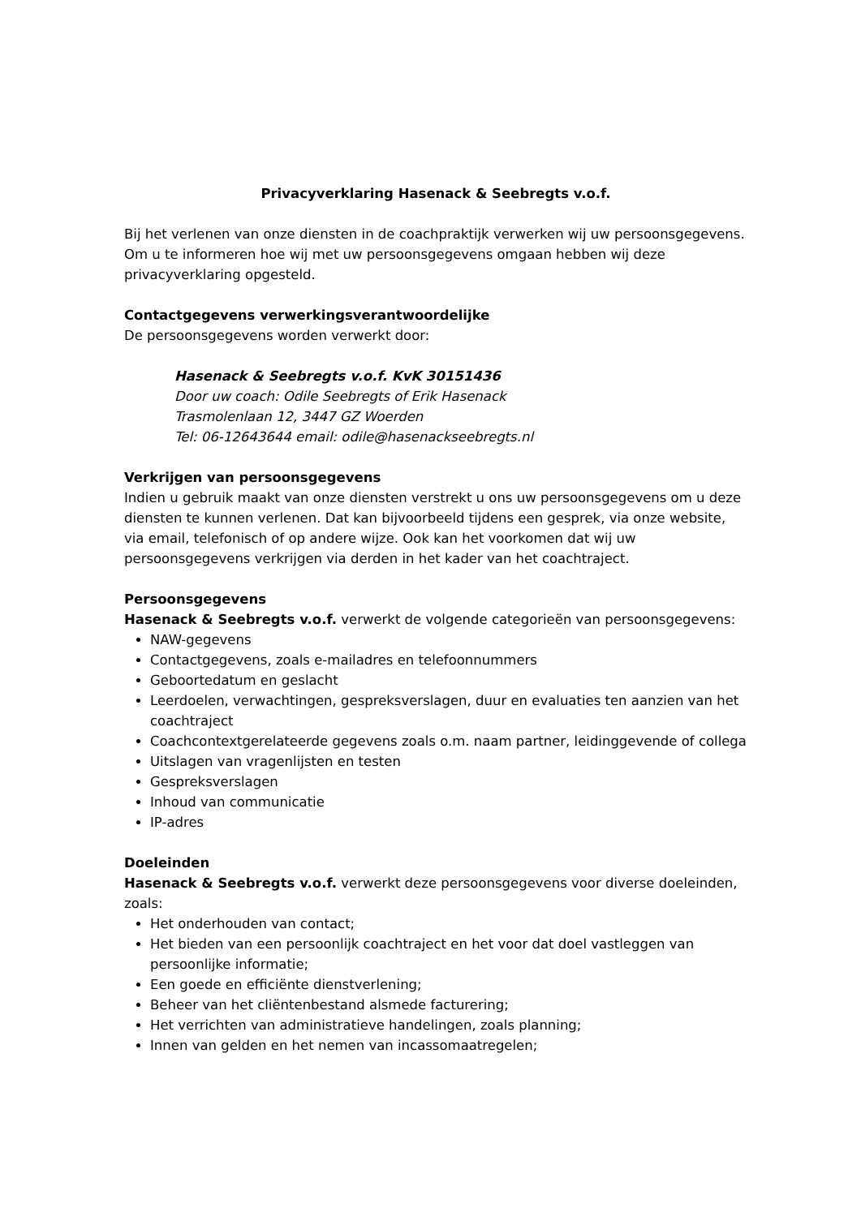Privacyverklaring Hasenack & Seebregts v.o.f.
Bij het verlenen van onze diensten in de coachpraktijk verwerken wij uw persoonsgegevens. Om u te informeren hoe wij met uw persoonsgegevens omgaan hebben wij deze privacyverklaring opgesteld.
Contactgegevens verwerkingsverantwoordelijke
De persoonsgegevens worden verwerkt door:
Hasenack & Seebregts v.o.f. KvK 30151436
Door uw coach: Odile Seebregts of Erik Hasenack
Trasmolenlaan 12, 3447 GZ Woerden
Tel: 06-12643644 email: odile@hasenackseebregts.nl
Verkrijgen van persoonsgegevens
Indien u gebruik maakt van onze diensten verstrekt u ons uw persoonsgegevens om u deze diensten te kunnen verlenen. Dat kan bijvoorbeeld tijdens een gesprek, via onze website, via email, telefonisch of op andere wijze. Ook kan het voorkomen dat wij uw persoonsgegevens verkrijgen via derden in het kader van het coachtraject.
Persoonsgegevens
Hasenack & Seebregts v.o.f. verwerkt de volgende categorieën van persoonsgegevens:
NAW-gegevens
Contactgegevens, zoals e-mailadres en telefoonnummers
Geboortedatum en geslacht
Leerdoelen, verwachtingen, gespreksverslagen, duur en evaluaties ten aanzien van het coachtraject
Coachcontextgerelateerde gegevens zoals o.m. naam partner, leidinggevende of collega
Uitslagen van vragenlijsten en testen
Gespreksverslagen
Inhoud van communicatie
IP-adres
Doeleinden
Hasenack & Seebregts v.o.f. verwerkt deze persoonsgegevens voor diverse doeleinden, zoals:
Het onderhouden van contact;
Het bieden van een persoonlijk coachtraject en het voor dat doel vastleggen van persoonlijke informatie;
Een goede en efficiënte dienstverlening;
Beheer van het cliëntenbestand alsmede facturering;
Het verrichten van administratieve handelingen, zoals planning;
Innen van gelden en het nemen van incassomaatregelen;